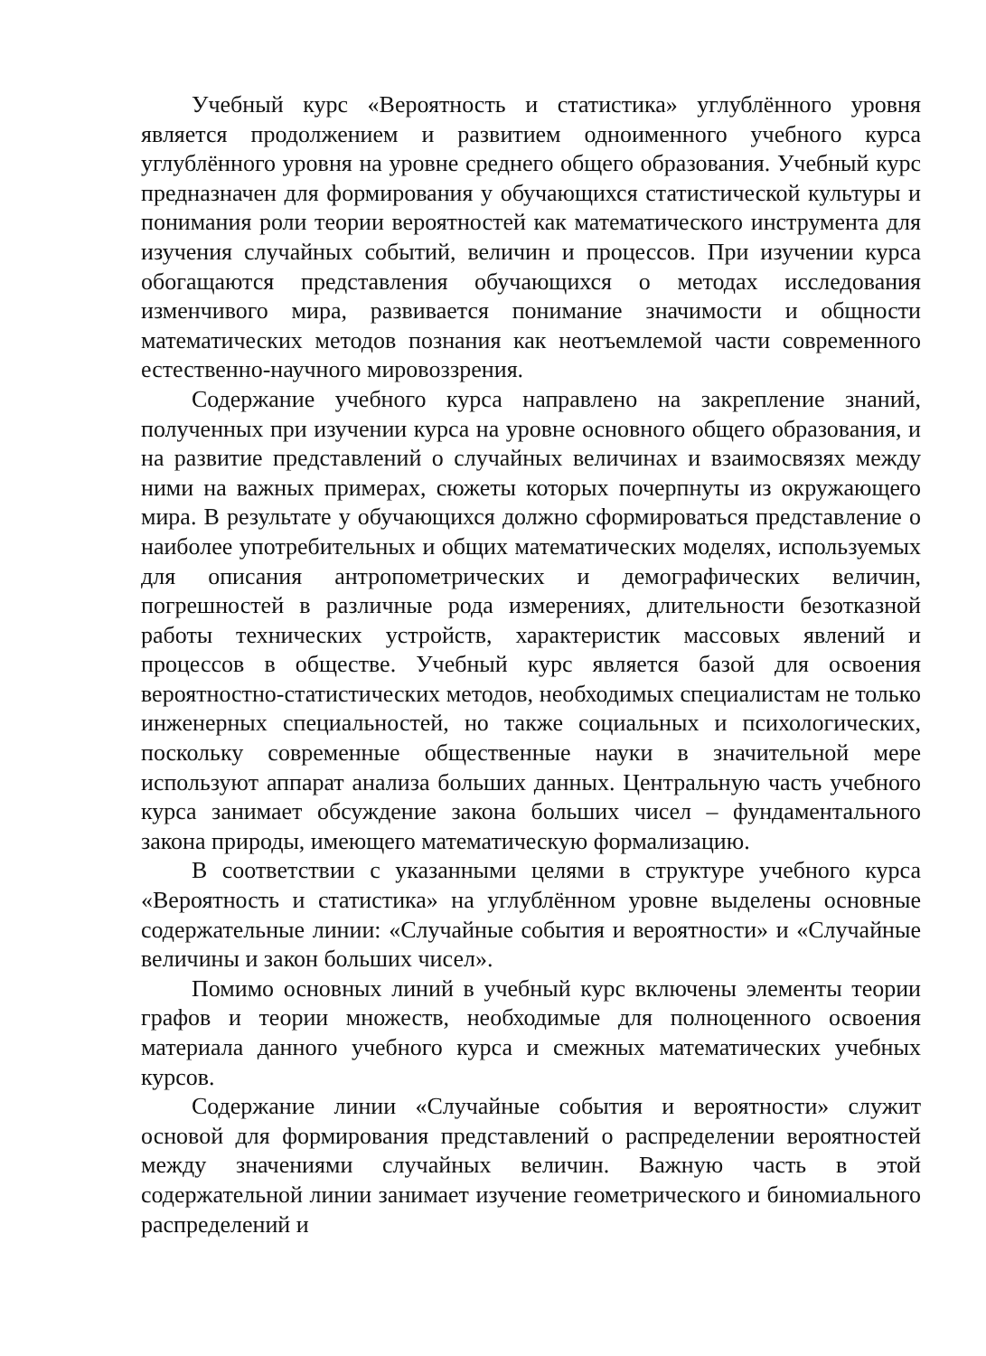Учебный курс «Вероятность и статистика» углублённого уровня является продолжением и развитием одноименного учебного курса углублённого уровня на уровне среднего общего образования. Учебный курс предназначен для формирования у обучающихся статистической культуры и понимания роли теории вероятностей как математического инструмента для изучения случайных событий, величин и процессов. При изучении курса обогащаются представления обучающихся о методах исследования изменчивого мира, развивается понимание значимости и общности математических методов познания как неотъемлемой части современного естественно-научного мировоззрения.
Содержание учебного курса направлено на закрепление знаний, полученных при изучении курса на уровне основного общего образования, и на развитие представлений о случайных величинах и взаимосвязях между ними на важных примерах, сюжеты которых почерпнуты из окружающего мира. В результате у обучающихся должно сформироваться представление о наиболее употребительных и общих математических моделях, используемых для описания антропометрических и демографических величин, погрешностей в различные рода измерениях, длительности безотказной работы технических устройств, характеристик массовых явлений и процессов в обществе. Учебный курс является базой для освоения вероятностно-статистических методов, необходимых специалистам не только инженерных специальностей, но также социальных и психологических, поскольку современные общественные науки в значительной мере используют аппарат анализа больших данных. Центральную часть учебного курса занимает обсуждение закона больших чисел – фундаментального закона природы, имеющего математическую формализацию.
В соответствии с указанными целями в структуре учебного курса «Вероятность и статистика» на углублённом уровне выделены основные содержательные линии: «Случайные события и вероятности» и «Случайные величины и закон больших чисел».
Помимо основных линий в учебный курс включены элементы теории графов и теории множеств, необходимые для полноценного освоения материала данного учебного курса и смежных математических учебных курсов.
Содержание линии «Случайные события и вероятности» служит основой для формирования представлений о распределении вероятностей между значениями случайных величин. Важную часть в этой содержательной линии занимает изучение геометрического и биномиального распределений и